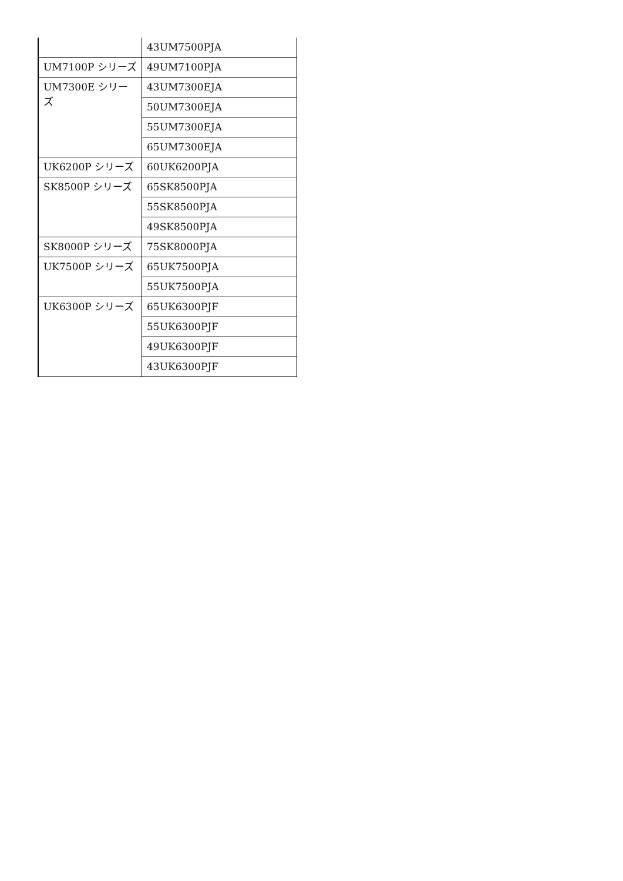| | 43UM7500PJA |
| UM7100P シリーズ | 49UM7100PJA |
| UM7300E シリーズ | 43UM7300EJA |
| | 50UM7300EJA |
| | 55UM7300EJA |
| | 65UM7300EJA |
| UK6200P シリーズ | 60UK6200PJA |
| SK8500P シリーズ | 65SK8500PJA |
| | 55SK8500PJA |
| | 49SK8500PJA |
| SK8000P シリーズ | 75SK8000PJA |
| UK7500P シリーズ | 65UK7500PJA |
| | 55UK7500PJA |
| UK6300P シリーズ | 65UK6300PJF |
| | 55UK6300PJF |
| | 49UK6300PJF |
| | 43UK6300PJF |